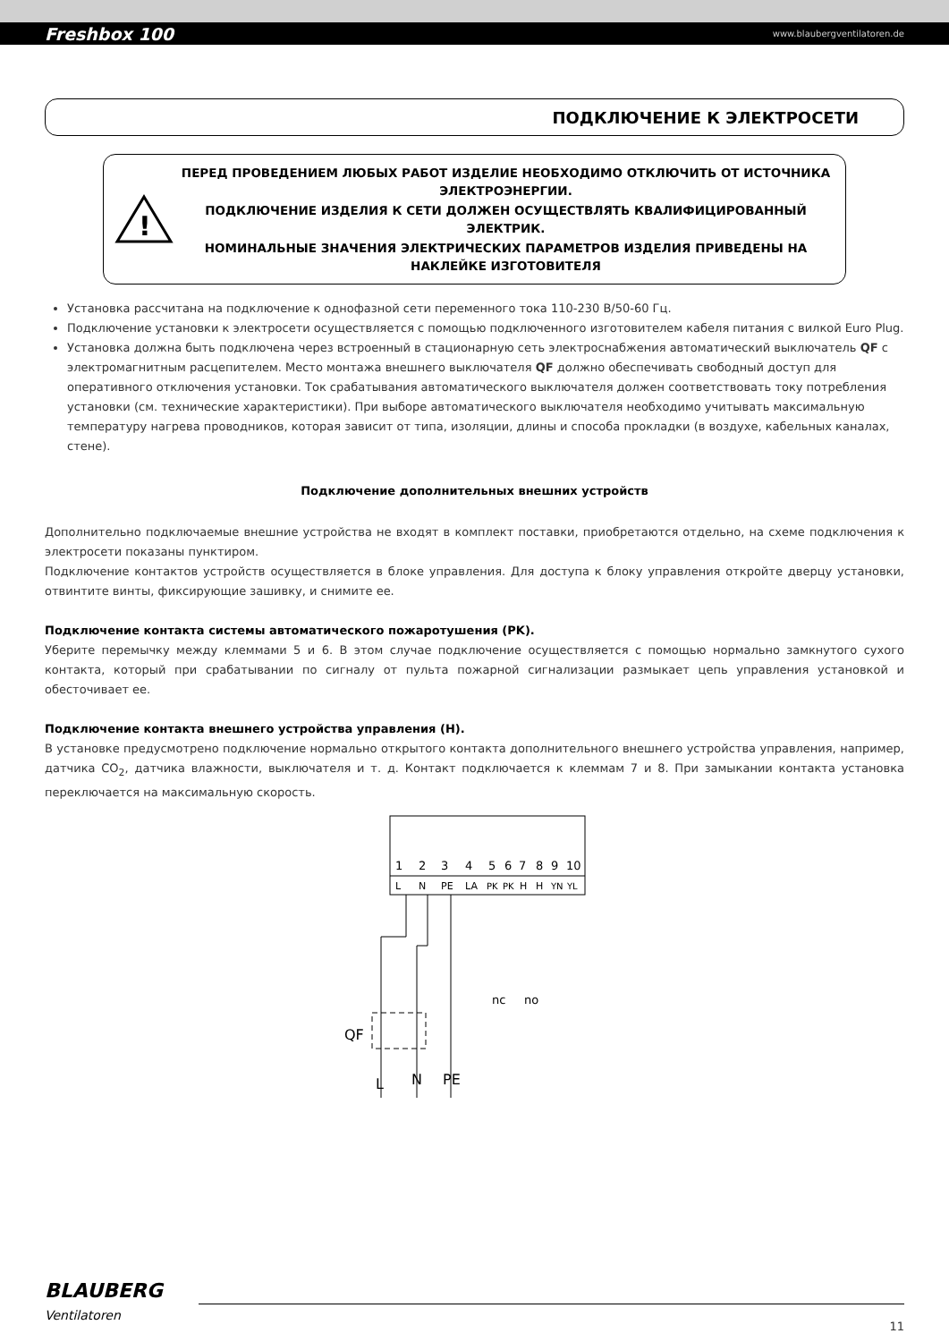Freshbox 100 www.blaubergventilatoren.de
ПОДКЛЮЧЕНИЕ К ЭЛЕКТРОСЕТИ
!
ПЕРЕД ПРОВЕДЕНИЕМ ЛЮБЫХ РАБОТ ИЗДЕЛИЕ НЕОБХОДИМО ОТКЛЮЧИТЬ ОТ ИСТОЧНИКА ЭЛЕКТРОЭНЕРГИИ.
ПОДКЛЮЧЕНИЕ ИЗДЕЛИЯ К СЕТИ ДОЛЖЕН ОСУЩЕСТВЛЯТЬ КВАЛИФИЦИРОВАННЫЙ ЭЛЕКТРИК.
НОМИНАЛЬНЫЕ ЗНАЧЕНИЯ ЭЛЕКТРИЧЕСКИХ ПАРАМЕТРОВ ИЗДЕЛИЯ ПРИВЕДЕНЫ НА НАКЛЕЙКЕ ИЗГОТОВИТЕЛЯ
Установка рассчитана на подключение к однофазной сети переменного тока 110-230 В/50-60 Гц.
Подключение установки к электросети осуществляется с помощью подключенного изготовителем кабеля питания с вилкой Euro Plug.
Установка должна быть подключена через встроенный в стационарную сеть электроснабжения автоматический выключатель QF с электромагнитным расцепителем. Место монтажа внешнего выключателя QF должно обеспечивать свободный доступ для оперативного отключения установки. Ток срабатывания автоматического выключателя должен соответствовать току потребления установки (см. технические характеристики). При выборе автоматического выключателя необходимо учитывать максимальную температуру нагрева проводников, которая зависит от типа, изоляции, длины и способа прокладки (в воздухе, кабельных каналах, стене).
Подключение дополнительных внешних устройств
Дополнительно подключаемые внешние устройства не входят в комплект поставки, приобретаются отдельно, на схеме подключения к электросети показаны пунктиром.
Подключение контактов устройств осуществляется в блоке управления. Для доступа к блоку управления откройте дверцу установки, отвинтите винты, фиксирующие зашивку, и снимите ее.
Подключение контакта системы автоматического пожаротушения (PK).
Уберите перемычку между клеммами 5 и 6. В этом случае подключение осуществляется с помощью нормально замкнутого сухого контакта, который при срабатывании по сигналу от пульта пожарной сигнализации размыкает цепь управления установкой и обесточивает ее.
Подключение контакта внешнего устройства управления (H).
В установке предусмотрено подключение нормально открытого контакта дополнительного внешнего устройства управления, например, датчика CO<sub>2</sub>, датчика влажности, выключателя и т. д. Контакт подключается к клеммам 7 и 8. При замыкании контакта установка переключается на максимальную скорость.
1
2
3
4
5
6
7
8
9
10
L
N
PE
LA
PK
PK
H
H
YN
YL
QF
L
N
PE
nc
no
BLAUBERG
Ventilatoren
11